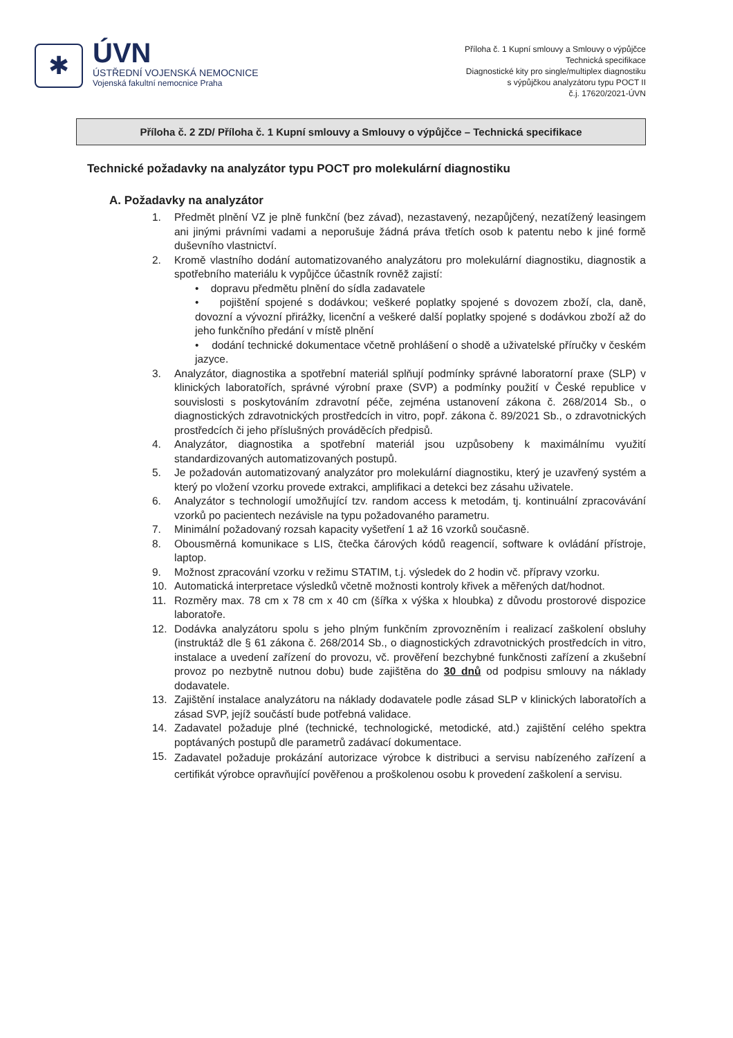✱
ÚVN
ÚSTŘEDNÍ VOJENSKÁ NEMOCNICE
Vojenská fakultní nemocnice Praha
Příloha č. 1 Kupní smlouvy a Smlouvy o výpůjčce
Technická specifikace
Diagnostické kity pro single/multiplex diagnostiku
s výpůjčkou analyzátoru typu POCT II
č.j. 17620/2021-ÚVN
Příloha č. 2 ZD/ Příloha č. 1 Kupní smlouvy a Smlouvy o výpůjčce – Technická specifikace
Technické požadavky na analyzátor typu POCT pro molekulární diagnostiku
A. Požadavky na analyzátor
1. Předmět plnění VZ je plně funkční (bez závad), nezastavený, nezapůjčený, nezatížený leasingem ani jinými právními vadami a neporušuje žádná práva třetích osob k patentu nebo k jiné formě duševního vlastnictví.
2. Kromě vlastního dodání automatizovaného analyzátoru pro molekulární diagnostiku, diagnostik a spotřebního materiálu k vypůjčce účastník rovněž zajistí:
• dopravu předmětu plnění do sídla zadavatele
• pojištění spojené s dodávkou; veškeré poplatky spojené s dovozem zboží, cla, daně, dovozní a vývozní přirážky, licenční a veškeré další poplatky spojené s dodávkou zboží až do jeho funkčního předání v místě plnění
• dodání technické dokumentace včetně prohlášení o shodě a uživatelské příručky v českém jazyce.
3. Analyzátor, diagnostika a spotřební materiál splňují podmínky správné laboratorní praxe (SLP) v klinických laboratořích, správné výrobní praxe (SVP) a podmínky použití v České republice v souvislosti s poskytováním zdravotní péče, zejména ustanovení zákona č. 268/2014 Sb., o diagnostických zdravotnických prostředcích in vitro, popř. zákona č. 89/2021 Sb., o zdravotnických prostředcích či jeho příslušných prováděcích předpisů.
4. Analyzátor, diagnostika a spotřební materiál jsou uzpůsobeny k maximálnímu využití standardizovaných automatizovaných postupů.
5. Je požadován automatizovaný analyzátor pro molekulární diagnostiku, který je uzavřený systém a který po vložení vzorku provede extrakci, amplifikaci a detekci bez zásahu uživatele.
6. Analyzátor s technologií umožňující tzv. random access k metodám, tj. kontinuální zpracovávání vzorků po pacientech nezávisle na typu požadovaného parametru.
7. Minimální požadovaný rozsah kapacity vyšetření 1 až 16 vzorků současně.
8. Obousměrná komunikace s LIS, čtečka čárových kódů reagencií, software k ovládání přístroje, laptop.
9. Možnost zpracování vzorku v režimu STATIM, t.j. výsledek do 2 hodin vč. přípravy vzorku.
10. Automatická interpretace výsledků včetně možnosti kontroly křivek a měřených dat/hodnot.
11. Rozměry max. 78 cm x 78 cm x 40 cm (šířka x výška x hloubka) z důvodu prostorové dispozice laboratoře.
12. Dodávka analyzátoru spolu s jeho plným funkčním zprovozněním i realizací zaškolení obsluhy (instruktáž dle § 61 zákona č. 268/2014 Sb., o diagnostických zdravotnických prostředcích in vitro, instalace a uvedení zařízení do provozu, vč. prověření bezchybné funkčnosti zařízení a zkušební provoz po nezbytně nutnou dobu) bude zajištěna do 30 dnů od podpisu smlouvy na náklady dodavatele.
13. Zajištění instalace analyzátoru na náklady dodavatele podle zásad SLP v klinických laboratořích a zásad SVP, jejíž součástí bude potřebná validace.
14. Zadavatel požaduje plné (technické, technologické, metodické, atd.) zajištění celého spektra poptávaných postupů dle parametrů zadávací dokumentace.
15. Zadavatel požaduje prokázání autorizace výrobce k distribuci a servisu nabízeného zařízení a certifikát výrobce opravňující pověřenou a proškolenou osobu k provedení zaškolení a servisu.